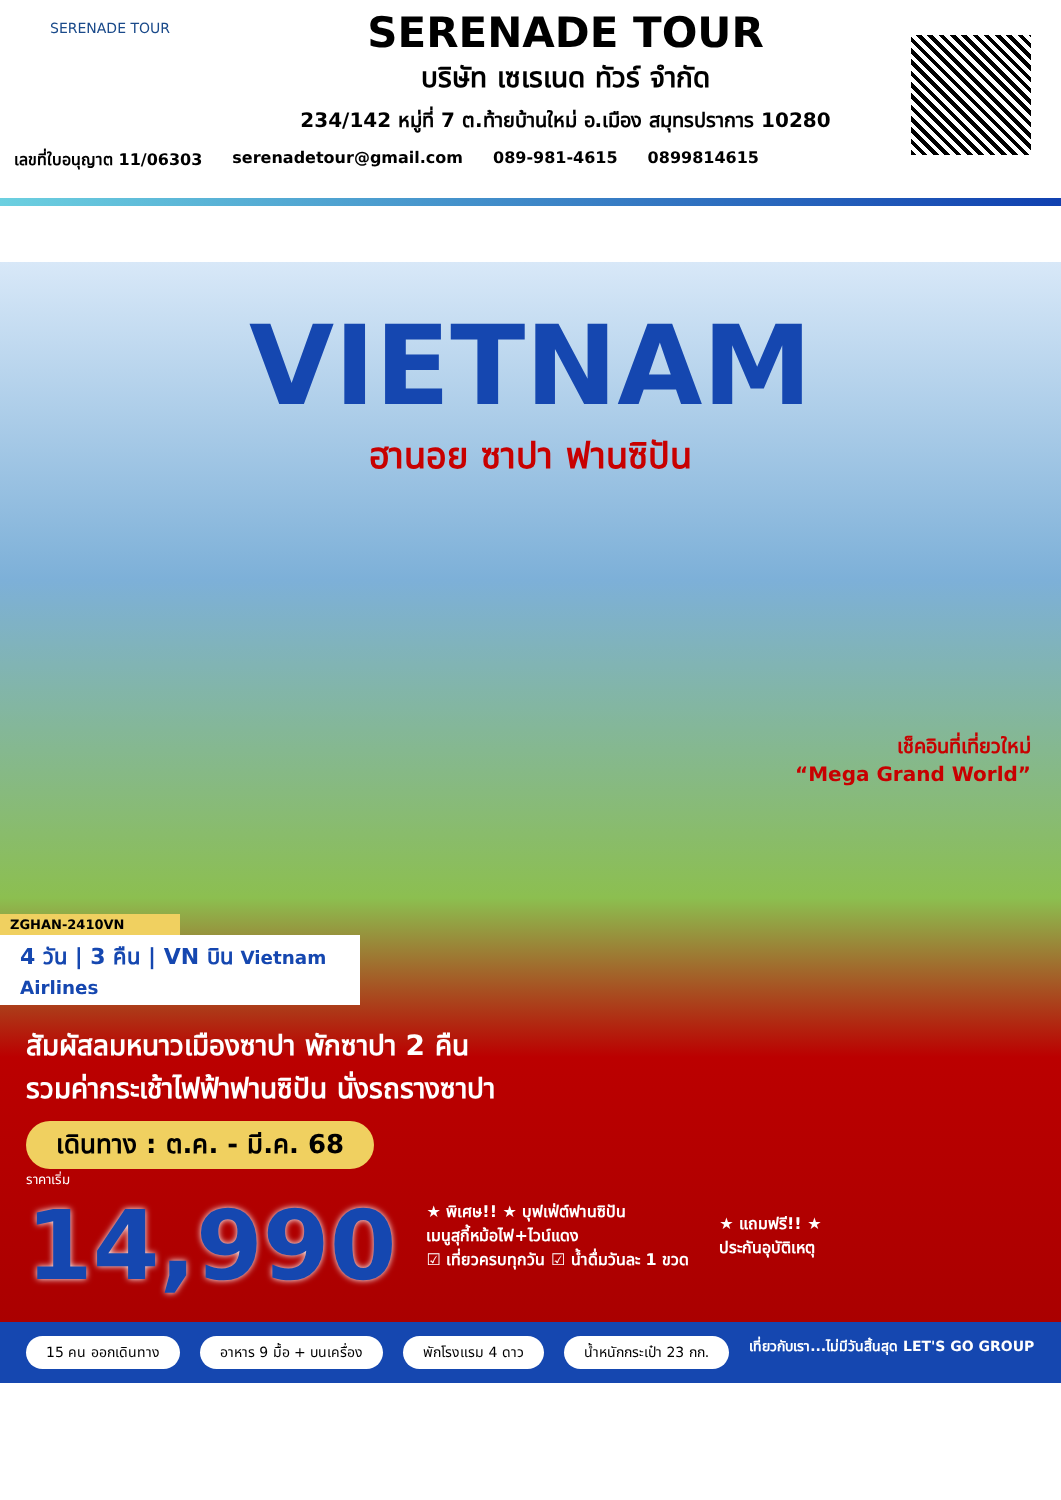SERENADE TOUR
SERENADE TOUR
บริษัท เซเรเนด ทัวร์ จำกัด
234/142 หมู่ที่ 7 ต.ท้ายบ้านใหม่ อ.เมือง สมุทรปราการ 10280
เลขที่ใบอนุญาต 11/06303 serenadetour@gmail.com 089-981-4615 0899814615
VIETNAM
ฮานอย ซาปา ฟานซิปัน
เช็คอินที่เที่ยวใหม่
“Mega Grand World”
ZGHAN-2410VN
4 วัน | 3 คืน | VN บิน Vietnam Airlines
สัมผัสลมหนาวเมืองซาปา พักซาปา 2 คืน
รวมค่ากระเช้าไฟฟ้าฟานซิปัน นั่งรถรางซาปา
เดินทาง : ต.ค. - มี.ค. 68
ราคาเริ่ม
14,990
★ พิเศษ!! ★ บุฟเฟ่ต์ฟานซิปัน
เมนูสุกี้หม้อไฟ+ไวน์แดง
☑ เที่ยวครบทุกวัน ☑ น้ำดื่มวันละ 1 ขวด
★ แถมฟรี!! ★
ประกันอุบัติเหตุ
15 คน ออกเดินทาง อาหาร 9 มื้อ + บนเครื่อง พักโรงแรม 4 ดาว น้ำหนักกระเป๋า 23 กก. เที่ยวกับเรา...ไม่มีวันสิ้นสุด LET'S GO GROUP